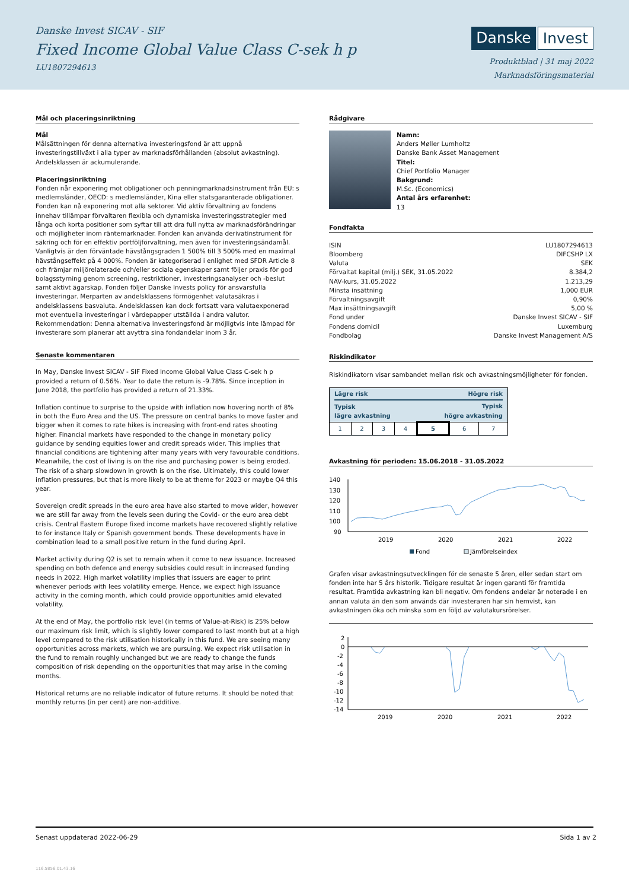Danske Invest SICAV - SIF
Fixed Income Global Value Class C-sek h p
LU1807294613
Danske Invest
Produktblad | 31 maj 2022
Marknadsföringsmaterial
Mål och placeringsinriktning
Mål
Målsättningen för denna alternativa investeringsfond är att uppnå investeringstillväxt i alla typer av marknadsförhållanden (absolut avkastning). Andelsklassen är ackumulerande.
Placeringsinriktning
Fonden når exponering mot obligationer och penningmarknadsinstrument från EU: s medlemsländer, OECD: s medlemsländer, Kina eller statsgaranterade obligationer. Fonden kan nå exponering mot alla sektorer. Vid aktiv förvaltning av fondens innehav tillämpar förvaltaren flexibla och dynamiska investeringsstrategier med långa och korta positioner som syftar till att dra full nytta av marknadsförändringar och möjligheter inom räntemarknader. Fonden kan använda derivatinstrument för säkring och för en effektiv portföljförvaltning, men även för investeringsändamål. Vanligtvis är den förväntade hävstångsgraden 1 500% till 3 500% med en maximal hävstångseffekt på 4 000%. Fonden är kategoriserad i enlighet med SFDR Article 8 och främjar miljörelaterade och/eller sociala egenskaper samt följer praxis för god bolagsstyrning genom screening, restriktioner, investeringsanalyser och -beslut samt aktivt ägarskap. Fonden följer Danske Invests policy för ansvarsfulla investeringar. Merparten av andelsklassens förmögenhet valutasäkras i andelsklassens basvaluta. Andelsklassen kan dock fortsatt vara valutaexponerad mot eventuella investeringar i värdepapper utställda i andra valutor. Rekommendation: Denna alternativa investeringsfond är möjligtvis inte lämpad för investerare som planerar att avyttra sina fondandelar inom 3 år.
Senaste kommentaren
In May, Danske Invest SICAV - SIF Fixed Income Global Value Class C-sek h p provided a return of 0.56%. Year to date the return is -9.78%. Since inception in June 2018, the portfolio has provided a return of 21.33%.
Inflation continue to surprise to the upside with inflation now hovering north of 8% in both the Euro Area and the US. The pressure on central banks to move faster and bigger when it comes to rate hikes is increasing with front-end rates shooting higher. Financial markets have responded to the change in monetary policy guidance by sending equities lower and credit spreads wider. This implies that financial conditions are tightening after many years with very favourable conditions. Meanwhile, the cost of living is on the rise and purchasing power is being eroded. The risk of a sharp slowdown in growth is on the rise. Ultimately, this could lower inflation pressures, but that is more likely to be at theme for 2023 or maybe Q4 this year.
Sovereign credit spreads in the euro area have also started to move wider, however we are still far away from the levels seen during the Covid- or the euro area debt crisis. Central Eastern Europe fixed income markets have recovered slightly relative to for instance Italy or Spanish government bonds. These developments have in combination lead to a small positive return in the fund during April.
Market activity during Q2 is set to remain when it come to new issuance. Increased spending on both defence and energy subsidies could result in increased funding needs in 2022. High market volatility implies that issuers are eager to print whenever periods with lees volatility emerge. Hence, we expect high issuance activity in the coming month, which could provide opportunities amid elevated volatility.
At the end of May, the portfolio risk level (in terms of Value-at-Risk) is 25% below our maximum risk limit, which is slightly lower compared to last month but at a high level compared to the risk utilisation historically in this fund. We are seeing many opportunities across markets, which we are pursuing. We expect risk utilisation in the fund to remain roughly unchanged but we are ready to change the funds composition of risk depending on the opportunities that may arise in the coming months.
Historical returns are no reliable indicator of future returns. It should be noted that monthly returns (in per cent) are non-additive.
Rådgivare
Namn:
Anders Møller Lumholtz
Danske Bank Asset Management
Titel:
Chief Portfolio Manager
Bakgrund:
M.Sc. (Economics)
Antal års erfarenhet:
13
Fondfakta
| ISIN | LU1807294613 |
| Bloomberg | DIFCSHP LX |
| Valuta | SEK |
| Förvaltat kapital (milj.) SEK, 31.05.2022 | 8.384,2 |
| NAV-kurs, 31.05.2022 | 1.213,29 |
| Minsta insättning | 1,000 EUR |
| Förvaltningsavgift | 0,90% |
| Max insättningsavgift | 5,00 % |
| Fond under | Danske Invest SICAV - SIF |
| Fondens domicil | Luxemburg |
| Fondbolag | Danske Invest Management A/S |
Riskindikator
Riskindikatorn visar sambandet mellan risk och avkastningsmöjligheter för fonden.
| Lägre risk | | | | Högre risk | | |
| Typisk lägre avkastning | | | | Typisk högre avkastning | | |
| 1 | 2 | 3 | 4 | 5 | 6 | 7 |
Avkastning för perioden: 15.06.2018 - 31.05.2022
140
130
120
110
100
90
2019
2020
2021
2022
Fond
Jämförelseindex
Grafen visar avkastningsutvecklingen för de senaste 5 åren, eller sedan start om fonden inte har 5 års historik. Tidigare resultat är ingen garanti för framtida resultat. Framtida avkastning kan bli negativ. Om fondens andelar är noterade i en annan valuta än den som används där investeraren har sin hemvist, kan avkastningen öka och minska som en följd av valutakursrörelser.
2
0
-2
-4
-6
-8
-10
-12
-14
2019
2020
2021
2022
Senast uppdaterad 2022-06-29 Sida 1 av 2
116.5856.01.43.16